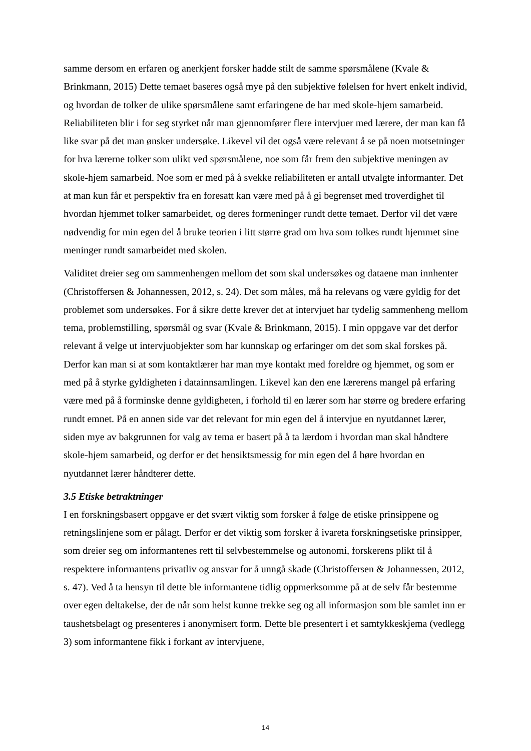samme dersom en erfaren og anerkjent forsker hadde stilt de samme spørsmålene (Kvale & Brinkmann, 2015) Dette temaet baseres også mye på den subjektive følelsen for hvert enkelt individ, og hvordan de tolker de ulike spørsmålene samt erfaringene de har med skole-hjem samarbeid. Reliabiliteten blir i for seg styrket når man gjennomfører flere intervjuer med lærere, der man kan få like svar på det man ønsker undersøke. Likevel vil det også være relevant å se på noen motsetninger for hva lærerne tolker som ulikt ved spørsmålene, noe som får frem den subjektive meningen av skole-hjem samarbeid. Noe som er med på å svekke reliabiliteten er antall utvalgte informanter. Det at man kun får et perspektiv fra en foresatt kan være med på å gi begrenset med troverdighet til hvordan hjemmet tolker samarbeidet, og deres formeninger rundt dette temaet. Derfor vil det være nødvendig for min egen del å bruke teorien i litt større grad om hva som tolkes rundt hjemmet sine meninger rundt samarbeidet med skolen.
Validitet dreier seg om sammenhengen mellom det som skal undersøkes og dataene man innhenter (Christoffersen & Johannessen, 2012, s. 24). Det som måles, må ha relevans og være gyldig for det problemet som undersøkes. For å sikre dette krever det at intervjuet har tydelig sammenheng mellom tema, problemstilling, spørsmål og svar (Kvale & Brinkmann, 2015). I min oppgave var det derfor relevant å velge ut intervjuobjekter som har kunnskap og erfaringer om det som skal forskes på. Derfor kan man si at som kontaktlærer har man mye kontakt med foreldre og hjemmet, og som er med på å styrke gyldigheten i datainnsamlingen. Likevel kan den ene lærerens mangel på erfaring være med på å forminske denne gyldigheten, i forhold til en lærer som har større og bredere erfaring rundt emnet. På en annen side var det relevant for min egen del å intervjue en nyutdannet lærer, siden mye av bakgrunnen for valg av tema er basert på å ta lærdom i hvordan man skal håndtere skole-hjem samarbeid, og derfor er det hensiktsmessig for min egen del å høre hvordan en nyutdannet lærer håndterer dette.
3.5 Etiske betraktninger
I en forskningsbasert oppgave er det svært viktig som forsker å følge de etiske prinsippene og retningslinjene som er pålagt. Derfor er det viktig som forsker å ivareta forskningsetiske prinsipper, som dreier seg om informantenes rett til selvbestemmelse og autonomi, forskerens plikt til å respektere informantens privatliv og ansvar for å unngå skade (Christoffersen & Johannessen, 2012, s. 47). Ved å ta hensyn til dette ble informantene tidlig oppmerksomme på at de selv får bestemme over egen deltakelse, der de når som helst kunne trekke seg og all informasjon som ble samlet inn er taushetsbelagt og presenteres i anonymisert form. Dette ble presentert i et samtykkeskjema (vedlegg 3) som informantene fikk i forkant av intervjuene,
14